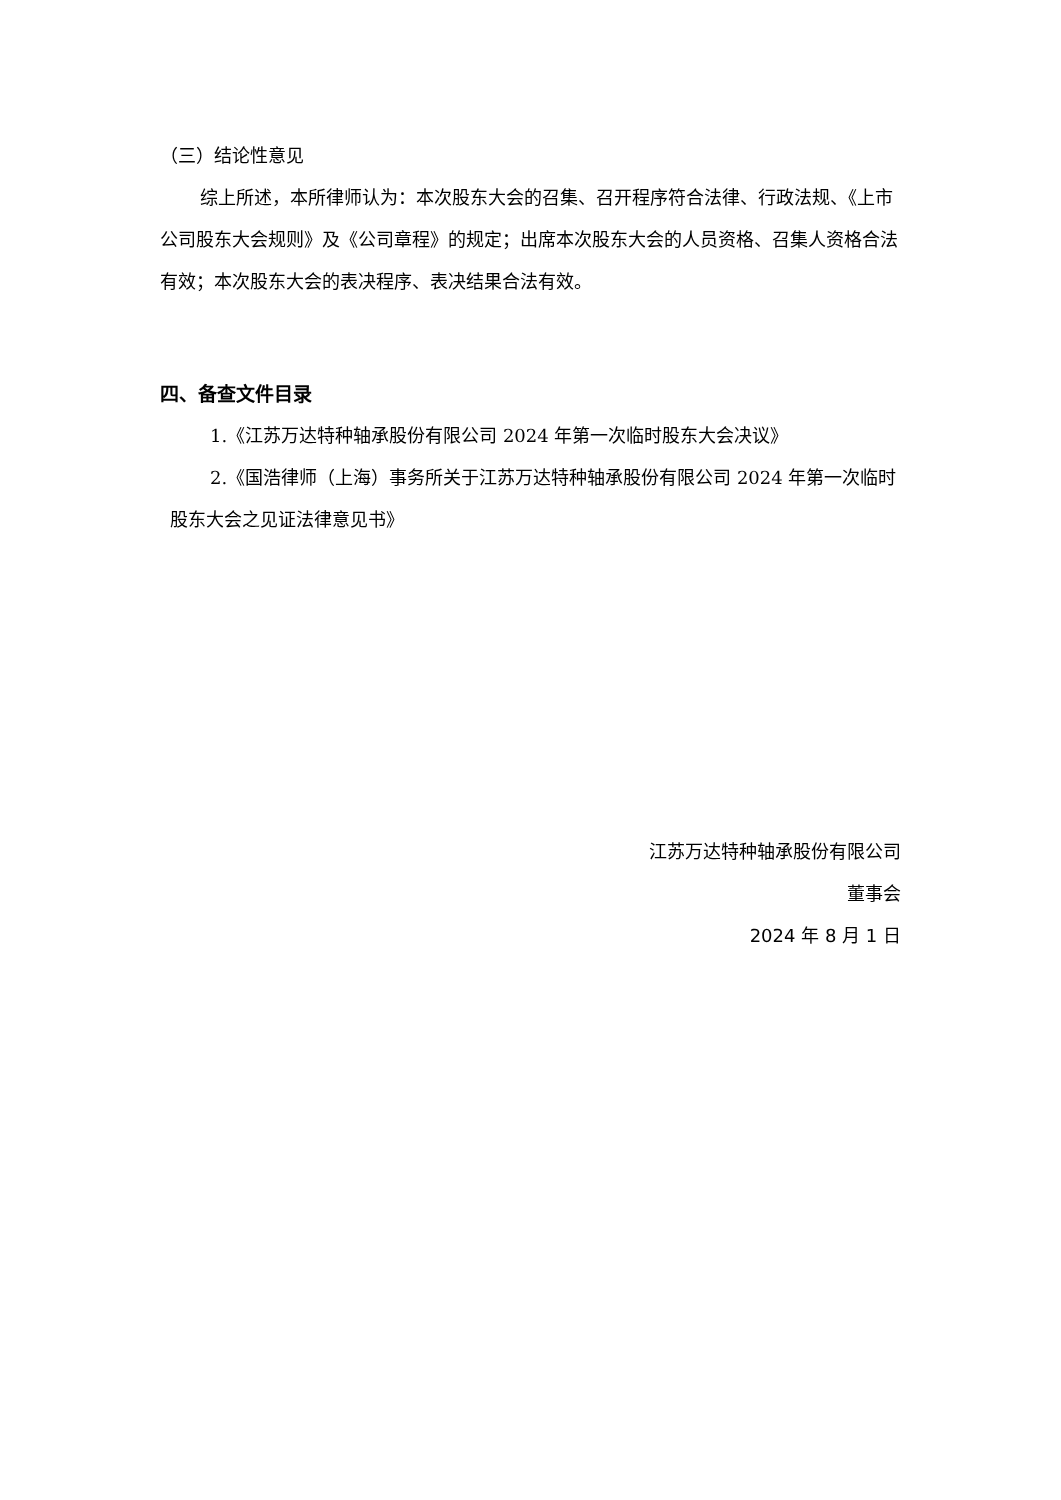（三）结论性意见
综上所述，本所律师认为：本次股东大会的召集、召开程序符合法律、行政法规、《上市公司股东大会规则》及《公司章程》的规定；出席本次股东大会的人员资格、召集人资格合法有效；本次股东大会的表决程序、表决结果合法有效。
四、备查文件目录
1.《江苏万达特种轴承股份有限公司 2024 年第一次临时股东大会决议》
2.《国浩律师（上海）事务所关于江苏万达特种轴承股份有限公司 2024 年第一次临时股东大会之见证法律意见书》
江苏万达特种轴承股份有限公司
董事会
2024 年 8 月 1 日